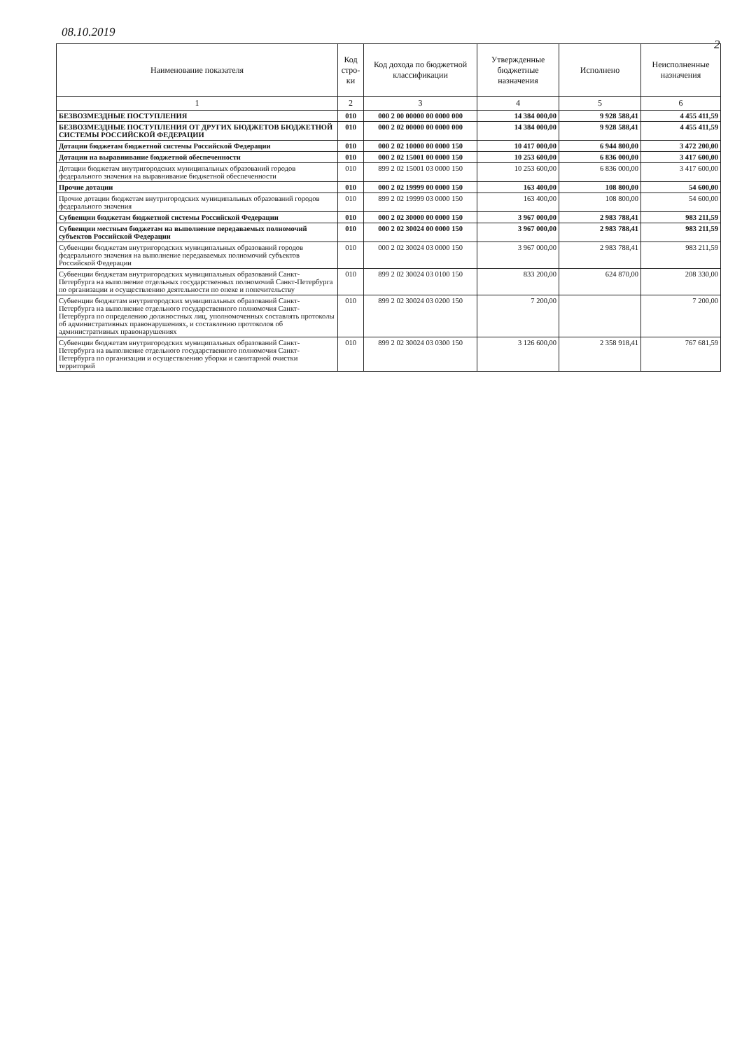08.10.2019
2
| Наименование показателя | Код стро-ки | Код дохода по бюджетной классификации | Утвержденные бюджетные назначения | Исполнено | Неисполненные назначения |
| --- | --- | --- | --- | --- | --- |
| 1 | 2 | 3 | 4 | 5 | 6 |
| БЕЗВОЗМЕЗДНЫЕ ПОСТУПЛЕНИЯ | 010 | 000 2 00 00000 00 0000 000 | 14 384 000,00 | 9 928 588,41 | 4 455 411,59 |
| БЕЗВОЗМЕЗДНЫЕ ПОСТУПЛЕНИЯ ОТ ДРУГИХ БЮДЖЕТОВ БЮДЖЕТНОЙ СИСТЕМЫ РОССИЙСКОЙ ФЕДЕРАЦИИ | 010 | 000 2 02 00000 00 0000 000 | 14 384 000,00 | 9 928 588,41 | 4 455 411,59 |
| Дотации бюджетам бюджетной системы Российской Федерации | 010 | 000 2 02 10000 00 0000 150 | 10 417 000,00 | 6 944 800,00 | 3 472 200,00 |
| Дотации на выравнивание бюджетной обеспеченности | 010 | 000 2 02 15001 00 0000 150 | 10 253 600,00 | 6 836 000,00 | 3 417 600,00 |
| Дотации бюджетам внутригородских муниципальных образований городов федерального значения на выравнивание бюджетной обеспеченности | 010 | 899 2 02 15001 03 0000 150 | 10 253 600,00 | 6 836 000,00 | 3 417 600,00 |
| Прочие дотации | 010 | 000 2 02 19999 00 0000 150 | 163 400,00 | 108 800,00 | 54 600,00 |
| Прочие дотации бюджетам внутригородских муниципальных образований городов федерального значения | 010 | 899 2 02 19999 03 0000 150 | 163 400,00 | 108 800,00 | 54 600,00 |
| Субвенции бюджетам бюджетной системы Российской Федерации | 010 | 000 2 02 30000 00 0000 150 | 3 967 000,00 | 2 983 788,41 | 983 211,59 |
| Субвенции местным бюджетам на выполнение передаваемых полномочий субъектов Российской Федерации | 010 | 000 2 02 30024 00 0000 150 | 3 967 000,00 | 2 983 788,41 | 983 211,59 |
| Субвенции бюджетам внутригородских муниципальных образований городов федерального значения на выполнение передаваемых полномочий субъектов Российской Федерации | 010 | 000 2 02 30024 03 0000 150 | 3 967 000,00 | 2 983 788,41 | 983 211,59 |
| Субвенции бюджетам внутригородских муниципальных образований Санкт-Петербурга на выполнение отдельных государственных полномочий Санкт-Петербурга по организации и осуществлению деятельности по опеке и попечительству | 010 | 899 2 02 30024 03 0100 150 | 833 200,00 | 624 870,00 | 208 330,00 |
| Субвенции бюджетам внутригородских муниципальных образований Санкт-Петербурга на выполнение отдельного государственного полномочия Санкт-Петербурга по определению должностных лиц, уполномоченных составлять протоколы об административных правонарушениях, и составлению протоколов об административных правонарушениях | 010 | 899 2 02 30024 03 0200 150 | 7 200,00 | | 7 200,00 |
| Субвенции бюджетам внутригородских муниципальных образований Санкт-Петербурга на выполнение отдельного государственного полномочия Санкт-Петербурга по организации и осуществлению уборки и санитарной очистки территорий | 010 | 899 2 02 30024 03 0300 150 | 3 126 600,00 | 2 358 918,41 | 767 681,59 |